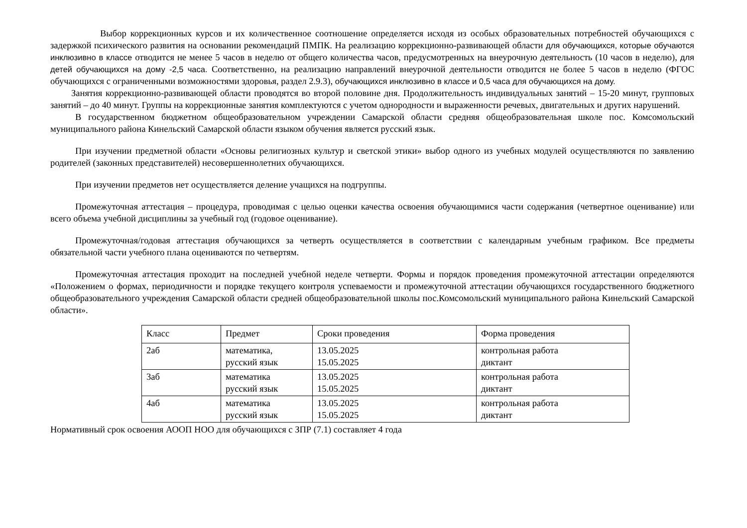Выбор коррекционных курсов и их количественное соотношение определяется исходя из особых образовательных потребностей обучающихся с задержкой психического развития на основании рекомендаций ПМПК. На реализацию коррекционно-развивающей области для обучающихся, которые обучаются инклюзивно в классе отводится не менее 5 часов в неделю от общего количества часов, предусмотренных на внеурочную деятельность (10 часов в неделю), для детей обучающихся на дому -2,5 часа. Соответственно, на реализацию направлений внеурочной деятельности отводится не более 5 часов в неделю (ФГОС обучающихся с ограниченными возможностями здоровья, раздел 2.9.3), обучающихся инклюзивно в классе и 0,5 часа для обучающихся на дому.
Занятия коррекционно-развивающей области проводятся во второй половине дня. Продолжительность индивидуальных занятий – 15-20 минут, групповых занятий – до 40 минут. Группы на коррекционные занятия комплектуются с учетом однородности и выраженности речевых, двигательных и других нарушений.
В государственном бюджетном общеобразовательном учреждении Самарской области средняя общеобразовательная школе пос. Комсомольский муниципального района Кинельский Самарской области языком обучения является русский язык.
При изучении предметной области «Основы религиозных культур и светской этики» выбор одного из учебных модулей осуществляются по заявлению родителей (законных представителей) несовершеннолетних обучающихся.
При изучении предметов нет осуществляется деление учащихся на подгруппы.
Промежуточная аттестация – процедура, проводимая с целью оценки качества освоения обучающимися части содержания (четвертное оценивание) или всего объема учебной дисциплины за учебный год (годовое оценивание).
Промежуточная/годовая аттестация обучающихся за четверть осуществляется в соответствии с календарным учебным графиком. Все предметы обязательной части учебного плана оцениваются по четвертям.
Промежуточная аттестация проходит на последней учебной неделе четверти. Формы и порядок проведения промежуточной аттестации определяются «Положением о формах, периодичности и порядке текущего контроля успеваемости и промежуточной аттестации обучающихся государственного бюджетного общеобразовательного учреждения Самарской области средней общеобразовательной школы пос.Комсомольский муниципального района Кинельский Самарской области».
| Класс | Предмет | Сроки проведения | Форма проведения |
| --- | --- | --- | --- |
| 2аб | математика, русский язык | 13.05.2025 15.05.2025 | контрольная работа диктант |
| 3аб | математика русский язык | 13.05.2025 15.05.2025 | контрольная работа диктант |
| 4аб | математика русский язык | 13.05.2025 15.05.2025 | контрольная работа диктант |
Нормативный срок освоения АООП НОО для обучающихся с ЗПР (7.1) составляет 4 года